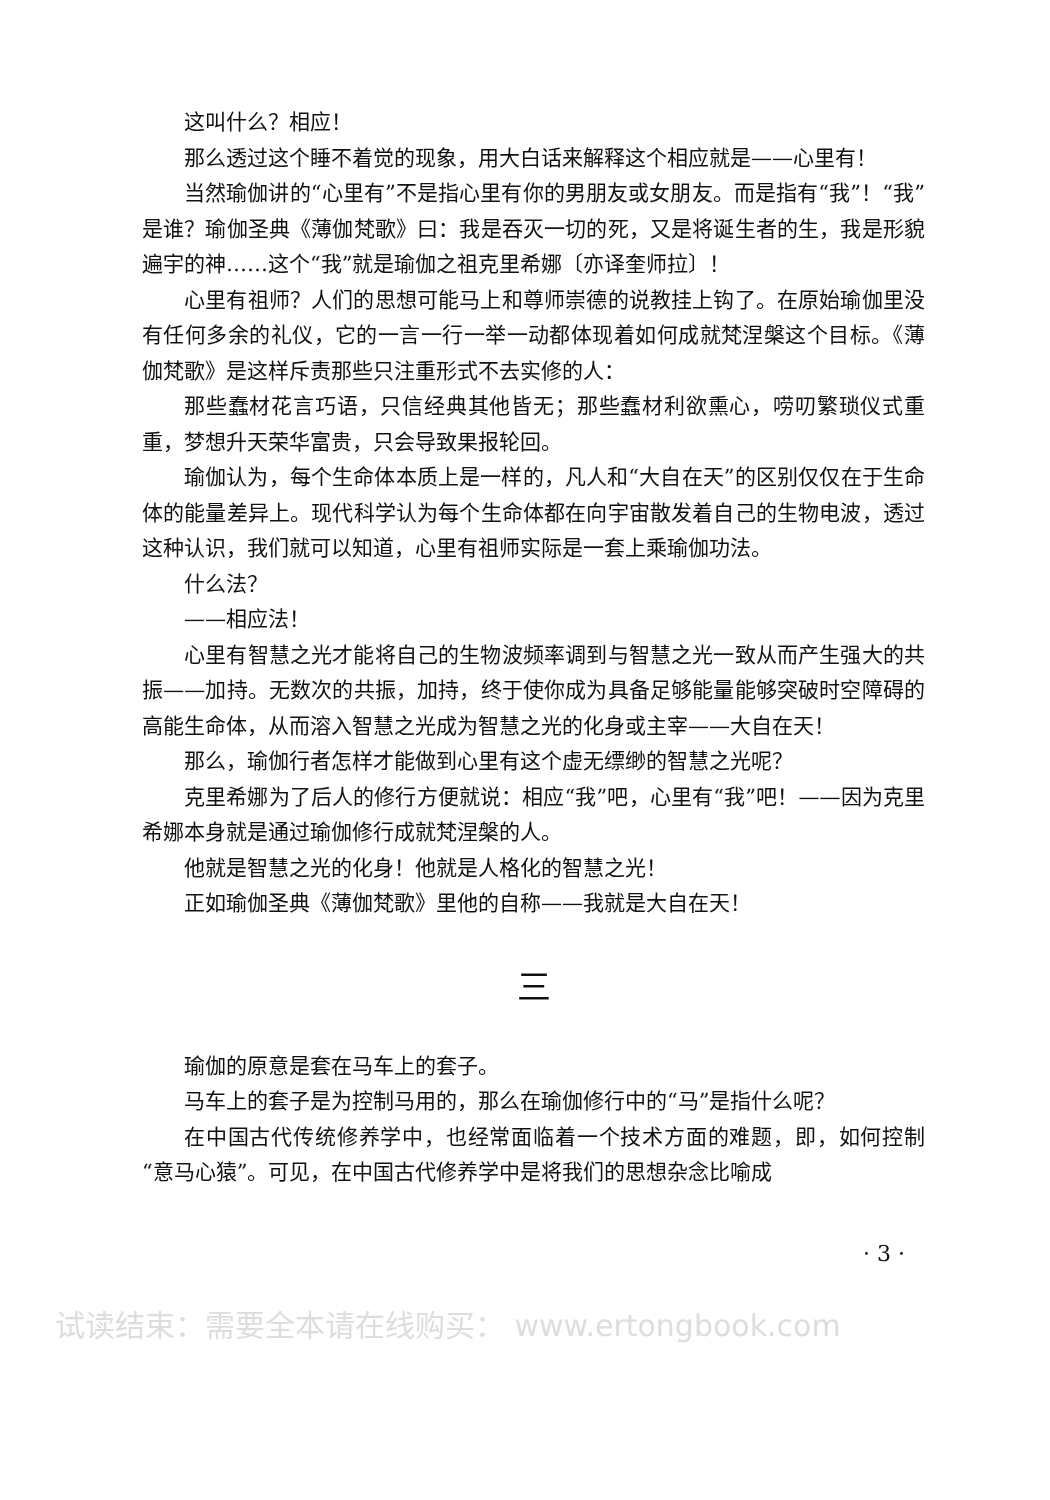这叫什么？相应！
那么透过这个睡不着觉的现象，用大白话来解释这个相应就是——心里有！
当然瑜伽讲的“心里有”不是指心里有你的男朋友或女朋友。而是指有“我”！“我”是谁？瑜伽圣典《薄伽梵歌》曰：我是吞灭一切的死，又是将诞生者的生，我是形貌遍宇的神……这个“我”就是瑜伽之祖克里希娜〔亦译奎师拉〕！
心里有祖师？人们的思想可能马上和尊师崇德的说教挂上钩了。在原始瑜伽里没有任何多余的礼仪，它的一言一行一举一动都体现着如何成就梵涅槃这个目标。《薄伽梵歌》是这样斥责那些只注重形式不去实修的人：
那些蠢材花言巧语，只信经典其他皆无；那些蠢材利欲熏心，唠叨繁琐仪式重重，梦想升天荣华富贵，只会导致果报轮回。
瑜伽认为，每个生命体本质上是一样的，凡人和“大自在天”的区别仅仅在于生命体的能量差异上。现代科学认为每个生命体都在向宇宙散发着自己的生物电波，透过这种认识，我们就可以知道，心里有祖师实际是一套上乘瑜伽功法。
什么法？
——相应法！
心里有智慧之光才能将自己的生物波频率调到与智慧之光一致从而产生强大的共振——加持。无数次的共振，加持，终于使你成为具备足够能量能够突破时空障碍的高能生命体，从而溶入智慧之光成为智慧之光的化身或主宰——大自在天！
那么，瑜伽行者怎样才能做到心里有这个虚无缥缈的智慧之光呢？
克里希娜为了后人的修行方便就说：相应“我”吧，心里有“我”吧！——因为克里希娜本身就是通过瑜伽修行成就梵涅槃的人。
他就是智慧之光的化身！他就是人格化的智慧之光！
正如瑜伽圣典《薄伽梵歌》里他的自称——我就是大自在天！
三
瑜伽的原意是套在马车上的套子。
马车上的套子是为控制马用的，那么在瑜伽修行中的“马”是指什么呢？
在中国古代传统修养学中，也经常面临着一个技术方面的难题，即，如何控制“意马心猿”。可见，在中国古代修养学中是将我们的思想杂念比喻成
· 3 ·
试读结束：需要全本请在线购买： www.ertongbook.com